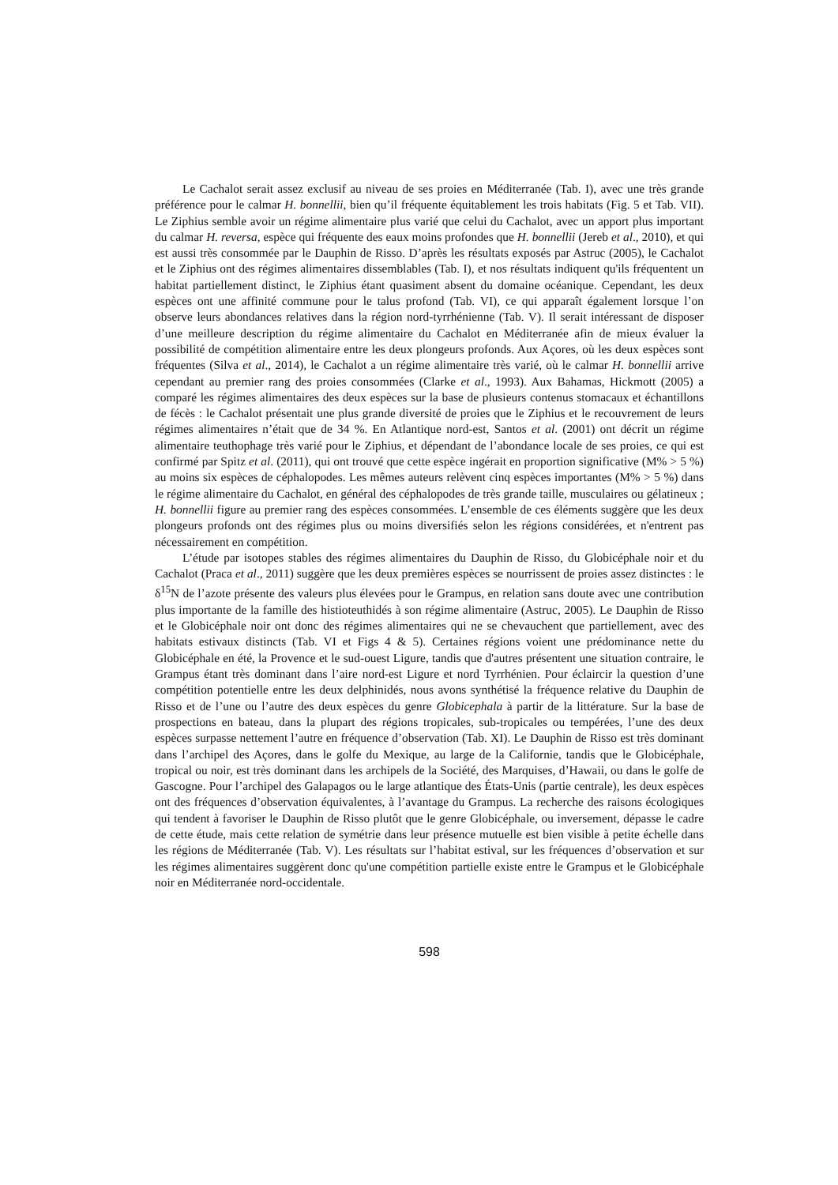Le Cachalot serait assez exclusif au niveau de ses proies en Méditerranée (Tab. I), avec une très grande préférence pour le calmar H. bonnellii, bien qu’il fréquente équitablement les trois habitats (Fig. 5 et Tab. VII). Le Ziphius semble avoir un régime alimentaire plus varié que celui du Cachalot, avec un apport plus important du calmar H. reversa, espèce qui fréquente des eaux moins profondes que H. bonnellii (Jereb et al., 2010), et qui est aussi très consommée par le Dauphin de Risso. D’après les résultats exposés par Astruc (2005), le Cachalot et le Ziphius ont des régimes alimentaires dissemblables (Tab. I), et nos résultats indiquent qu'ils fréquentent un habitat partiellement distinct, le Ziphius étant quasiment absent du domaine océanique. Cependant, les deux espèces ont une affinité commune pour le talus profond (Tab. VI), ce qui apparaît également lorsque l’on observe leurs abondances relatives dans la région nord-tyrrhénienne (Tab. V). Il serait intéressant de disposer d’une meilleure description du régime alimentaire du Cachalot en Méditerranée afin de mieux évaluer la possibilité de compétition alimentaire entre les deux plongeurs profonds. Aux Açores, où les deux espèces sont fréquentes (Silva et al., 2014), le Cachalot a un régime alimentaire très varié, où le calmar H. bonnellii arrive cependant au premier rang des proies consommées (Clarke et al., 1993). Aux Bahamas, Hickmott (2005) a comparé les régimes alimentaires des deux espèces sur la base de plusieurs contenus stomacaux et échantillons de fécès : le Cachalot présentait une plus grande diversité de proies que le Ziphius et le recouvrement de leurs régimes alimentaires n’était que de 34 %. En Atlantique nord-est, Santos et al. (2001) ont décrit un régime alimentaire teuthophage très varié pour le Ziphius, et dépendant de l’abondance locale de ses proies, ce qui est confirmé par Spitz et al. (2011), qui ont trouvé que cette espèce ingérait en proportion significative (M% > 5 %) au moins six espèces de céphalopodes. Les mêmes auteurs relèvent cinq espèces importantes (M% > 5 %) dans le régime alimentaire du Cachalot, en général des céphalopodes de très grande taille, musculaires ou gélatineux ; H. bonnellii figure au premier rang des espèces consommées. L’ensemble de ces éléments suggère que les deux plongeurs profonds ont des régimes plus ou moins diversifiés selon les régions considérées, et n'entrent pas nécessairement en compétition.
L’étude par isotopes stables des régimes alimentaires du Dauphin de Risso, du Globicéphale noir et du Cachalot (Praca et al., 2011) suggère que les deux premières espèces se nourrissent de proies assez distinctes : le δ<sup>15</sup>N de l’azote présente des valeurs plus élevées pour le Grampus, en relation sans doute avec une contribution plus importante de la famille des histioteuthidés à son régime alimentaire (Astruc, 2005). Le Dauphin de Risso et le Globicéphale noir ont donc des régimes alimentaires qui ne se chevauchent que partiellement, avec des habitats estivaux distincts (Tab. VI et Figs 4 & 5). Certaines régions voient une prédominance nette du Globicéphale en été, la Provence et le sud-ouest Ligure, tandis que d'autres présentent une situation contraire, le Grampus étant très dominant dans l’aire nord-est Ligure et nord Tyrrhénien. Pour éclaircir la question d’une compétition potentielle entre les deux delphinidés, nous avons synthétisé la fréquence relative du Dauphin de Risso et de l’une ou l’autre des deux espèces du genre Globicephala à partir de la littérature. Sur la base de prospections en bateau, dans la plupart des régions tropicales, sub-tropicales ou tempérées, l’une des deux espèces surpasse nettement l’autre en fréquence d’observation (Tab. XI). Le Dauphin de Risso est très dominant dans l’archipel des Açores, dans le golfe du Mexique, au large de la Californie, tandis que le Globicéphale, tropical ou noir, est très dominant dans les archipels de la Société, des Marquises, d’Hawaii, ou dans le golfe de Gascogne. Pour l’archipel des Galapagos ou le large atlantique des États-Unis (partie centrale), les deux espèces ont des fréquences d’observation équivalentes, à l’avantage du Grampus. La recherche des raisons écologiques qui tendent à favoriser le Dauphin de Risso plutôt que le genre Globicéphale, ou inversement, dépasse le cadre de cette étude, mais cette relation de symétrie dans leur présence mutuelle est bien visible à petite échelle dans les régions de Méditerranée (Tab. V). Les résultats sur l’habitat estival, sur les fréquences d’observation et sur les régimes alimentaires suggèrent donc qu'une compétition partielle existe entre le Grampus et le Globicéphale noir en Méditerranée nord-occidentale.
598